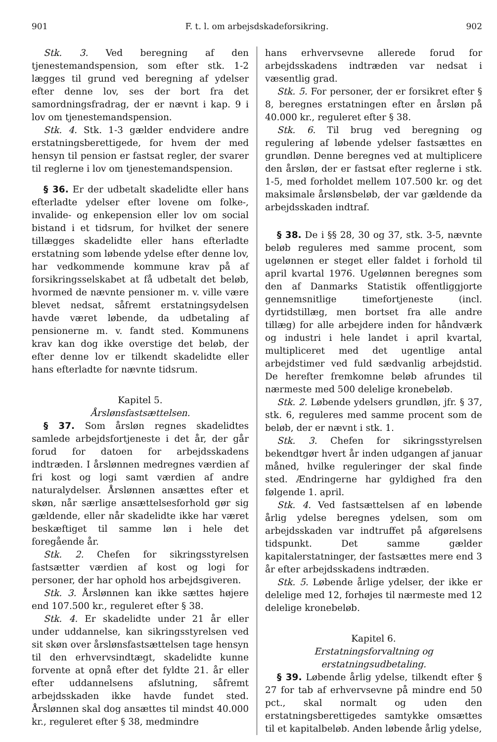901 F. t. l. om arbejsdskadeforsikring. 902
Stk. 3. Ved beregning af den tjenestemandspension, som efter stk. 1-2 lægges til grund ved beregning af ydelser efter denne lov, ses der bort fra det samordningsfradrag, der er nævnt i kap. 9 i lov om tjenestemandspension.
Stk. 4. Stk. 1-3 gælder endvidere andre erstatningsberettigede, for hvem der med hensyn til pension er fastsat regler, der svarer til reglerne i lov om tjenestemandspension.
§ 36. Er der udbetalt skadelidte eller hans efterladte ydelser efter lovene om folke-, invalide- og enkepension eller lov om social bistand i et tidsrum, for hvilket der senere tillægges skadelidte eller hans efterladte erstatning som løbende ydelse efter denne lov, har vedkommende kommune krav på af forsikringsselskabet at få udbetalt det beløb, hvormed de nævnte pensioner m. v. ville være blevet nedsat, såfremt erstatningsydelsen havde været løbende, da udbetaling af pensionerne m. v. fandt sted. Kommunens krav kan dog ikke overstige det beløb, der efter denne lov er tilkendt skadelidte eller hans efterladte for nævnte tidsrum.
Kapitel 5.
Årslønsfastsættelsen.
§ 37. Som årsløn regnes skadelidtes samlede arbejdsfortjeneste i det år, der går forud for datoen for arbejdsskadens indtræden. I årslønnen medregnes værdien af fri kost og logi samt værdien af andre naturalydelser. Årslønnen ansættes efter et skøn, når særlige ansættelsesforhold gør sig gældende, eller når skadelidte ikke har været beskæftiget til samme løn i hele det foregående år.
Stk. 2. Chefen for sikringsstyrelsen fastsætter værdien af kost og logi for personer, der har ophold hos arbejdsgiveren.
Stk. 3. Årslønnen kan ikke sættes højere end 107.500 kr., reguleret efter § 38.
Stk. 4. Er skadelidte under 21 år eller under uddannelse, kan sikringsstyrelsen ved sit skøn over årslønsfastsættelsen tage hensyn til den erhvervsindtægt, skadelidte kunne forvente at opnå efter det fyldte 21. år eller efter uddannelsens afslutning, såfremt arbejdsskaden ikke havde fundet sted. Årslønnen skal dog ansættes til mindst 40.000 kr., reguleret efter § 38, medmindre
hans erhvervsevne allerede forud for arbejdsskadens indtræden var nedsat i væsentlig grad.
Stk. 5. For personer, der er forsikret efter § 8, beregnes erstatningen efter en årsløn på 40.000 kr., reguleret efter § 38.
Stk. 6. Til brug ved beregning og regulering af løbende ydelser fastsættes en grundløn. Denne beregnes ved at multiplicere den årsløn, der er fastsat efter reglerne i stk. 1-5, med forholdet mellem 107.500 kr. og det maksimale årslønsbeløb, der var gældende da arbejdsskaden indtraf.
§ 38. De i §§ 28, 30 og 37, stk. 3-5, nævnte beløb reguleres med samme procent, som ugelønnen er steget eller faldet i forhold til april kvartal 1976. Ugelønnen beregnes som den af Danmarks Statistik offentliggjorte gennemsnitlige timefortjeneste (incl. dyrtidstillæg, men bortset fra alle andre tillæg) for alle arbejdere inden for håndværk og industri i hele landet i april kvartal, multipliceret med det ugentlige antal arbejdstimer ved fuld sædvanlig arbejdstid. De herefter fremkomne beløb afrundes til nærmeste med 500 delelige kronebeløb.
Stk. 2. Løbende ydelsers grundløn, jfr. § 37, stk. 6, reguleres med samme procent som de beløb, der er nævnt i stk. 1.
Stk. 3. Chefen for sikringsstyrelsen bekendtgør hvert år inden udgangen af januar måned, hvilke reguleringer der skal finde sted. Ændringerne har gyldighed fra den følgende 1. april.
Stk. 4. Ved fastsættelsen af en løbende årlig ydelse beregnes ydelsen, som om arbejdsskaden var indtruffet på afgørelsens tidspunkt. Det samme gælder kapitalerstatninger, der fastsættes mere end 3 år efter arbejdsskadens indtræden.
Stk. 5. Løbende årlige ydelser, der ikke er delelige med 12, forhøjes til nærmeste med 12 delelige kronebeløb.
Kapitel 6.
Erstatningsforvaltning og
erstatningsudbetaling.
§ 39. Løbende årlig ydelse, tilkendt efter § 27 for tab af erhvervsevne på mindre end 50 pct., skal normalt og uden den erstatningsberettigedes samtykke omsættes til et kapitalbeløb. Anden løbende årlig ydelse,